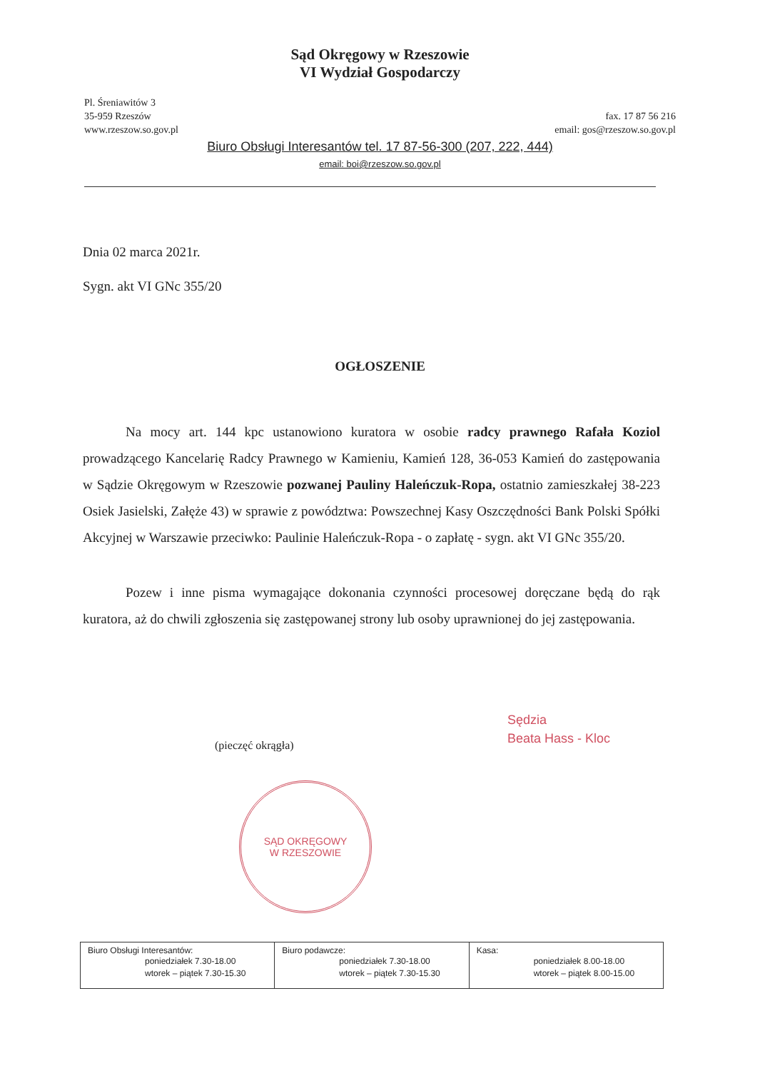Sąd Okręgowy w Rzeszowie
VI Wydział Gospodarczy
Pl. Śreniawitów 3
35-959 Rzeszów
www.rzeszow.so.gov.pl
fax. 17 87 56 216
email: gos@rzeszow.so.gov.pl
Biuro Obsługi Interesantów tel. 17 87-56-300 (207, 222, 444)
email: boi@rzeszow.so.gov.pl
Dnia 02 marca 2021r.
Sygn. akt VI GNc 355/20
OGŁOSZENIE
Na mocy art. 144 kpc ustanowiono kuratora w osobie radcy prawnego Rafała Koziol prowadzącego Kancelarię Radcy Prawnego w Kamieniu, Kamień 128, 36-053 Kamień do zastępowania w Sądzie Okręgowym w Rzeszowie pozwanej Pauliny Haleńczuk-Ropa, ostatnio zamieszkałej 38-223 Osiek Jasielski, Załęże 43) w sprawie z powództwa: Powszechnej Kasy Oszczędności Bank Polski Spółki Akcyjnej w Warszawie przeciwko: Paulinie Haleńczuk-Ropa - o zapłatę - sygn. akt VI GNc 355/20.
Pozew i inne pisma wymagające dokonania czynności procesowej doręczane będą do rąk kuratora, aż do chwili zgłoszenia się zastępowanej strony lub osoby uprawnionej do jej zastępowania.
(pieczęć okrągła)
Sędzia
Beata Hass - Kloc
SĄD OKRĘGOWY
W RZESZOWIE
| Biuro Obsługi Interesantów: poniedziałek 7.30-18.00 wtorek – piątek 7.30-15.30 | Biuro podawcze: poniedziałek 7.30-18.00 wtorek – piątek 7.30-15.30 | Kasa: poniedziałek 8.00-18.00 wtorek – piątek 8.00-15.00 |